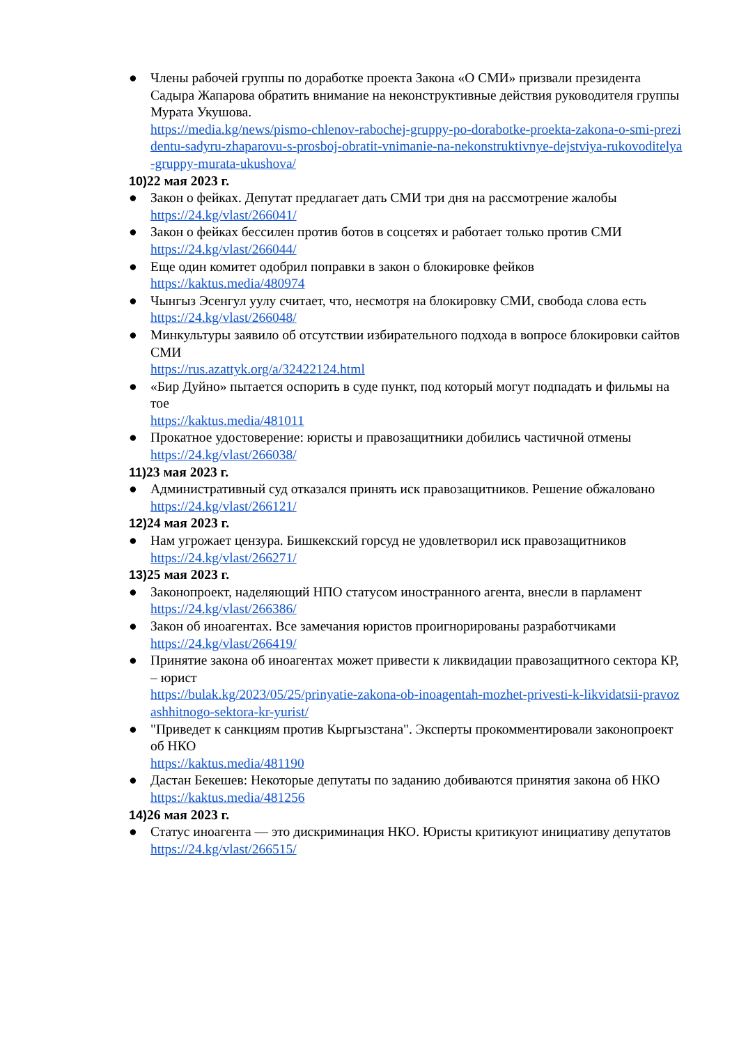● Члены рабочей группы по доработке проекта Закона «О СМИ» призвали президента Садыра Жапарова обратить внимание на неконструктивные действия руководителя группы Мурата Укушова.
https://media.kg/news/pismo-chlenov-rabochej-gruppy-po-dorabotke-proekta-zakona-o-smi-prezidentu-sadyru-zhaparovu-s-prosboj-obratit-vnimanie-na-nekonstruktivnye-dejstviya-rukovoditelya-gruppy-murata-ukushova/
10) 22 мая 2023 г.
● Закон о фейках. Депутат предлагает дать СМИ три дня на рассмотрение жалобы
https://24.kg/vlast/266041/
● Закон о фейках бессилен против ботов в соцсетях и работает только против СМИ
https://24.kg/vlast/266044/
● Еще один комитет одобрил поправки в закон о блокировке фейков
https://kaktus.media/480974
● Чынгыз Эсенгул уулу считает, что, несмотря на блокировку СМИ, свобода слова есть
https://24.kg/vlast/266048/
● Минкультуры заявило об отсутствии избирательного подхода в вопросе блокировки сайтов СМИ
https://rus.azattyk.org/a/32422124.html
● «Бир Дуйно» пытается оспорить в суде пункт, под который могут подпадать и фильмы на тое
https://kaktus.media/481011
● Прокатное удостоверение: юристы и правозащитники добились частичной отмены
https://24.kg/vlast/266038/
11) 23 мая 2023 г.
● Административный суд отказался принять иск правозащитников. Решение обжаловано
https://24.kg/vlast/266121/
12) 24 мая 2023 г.
● Нам угрожает цензура. Бишкекский горсуд не удовлетворил иск правозащитников
https://24.kg/vlast/266271/
13) 25 мая 2023 г.
● Законопроект, наделяющий НПО статусом иностранного агента, внесли в парламент
https://24.kg/vlast/266386/
● Закон об иноагентах. Все замечания юристов проигнорированы разработчиками
https://24.kg/vlast/266419/
● Принятие закона об иноагентах может привести к ликвидации правозащитного сектора КР, – юрист
https://bulak.kg/2023/05/25/prinyatie-zakona-ob-inoagentah-mozhet-privesti-k-likvidatsii-pravozashhitnogo-sektora-kr-yurist/
● "Приведет к санкциям против Кыргызстана". Эксперты прокомментировали законопроект об НКО
https://kaktus.media/481190
● Дастан Бекешев: Некоторые депутаты по заданию добиваются принятия закона об НКО
https://kaktus.media/481256
14) 26 мая 2023 г.
● Статус иноагента — это дискриминация НКО. Юристы критикуют инициативу депутатов
https://24.kg/vlast/266515/